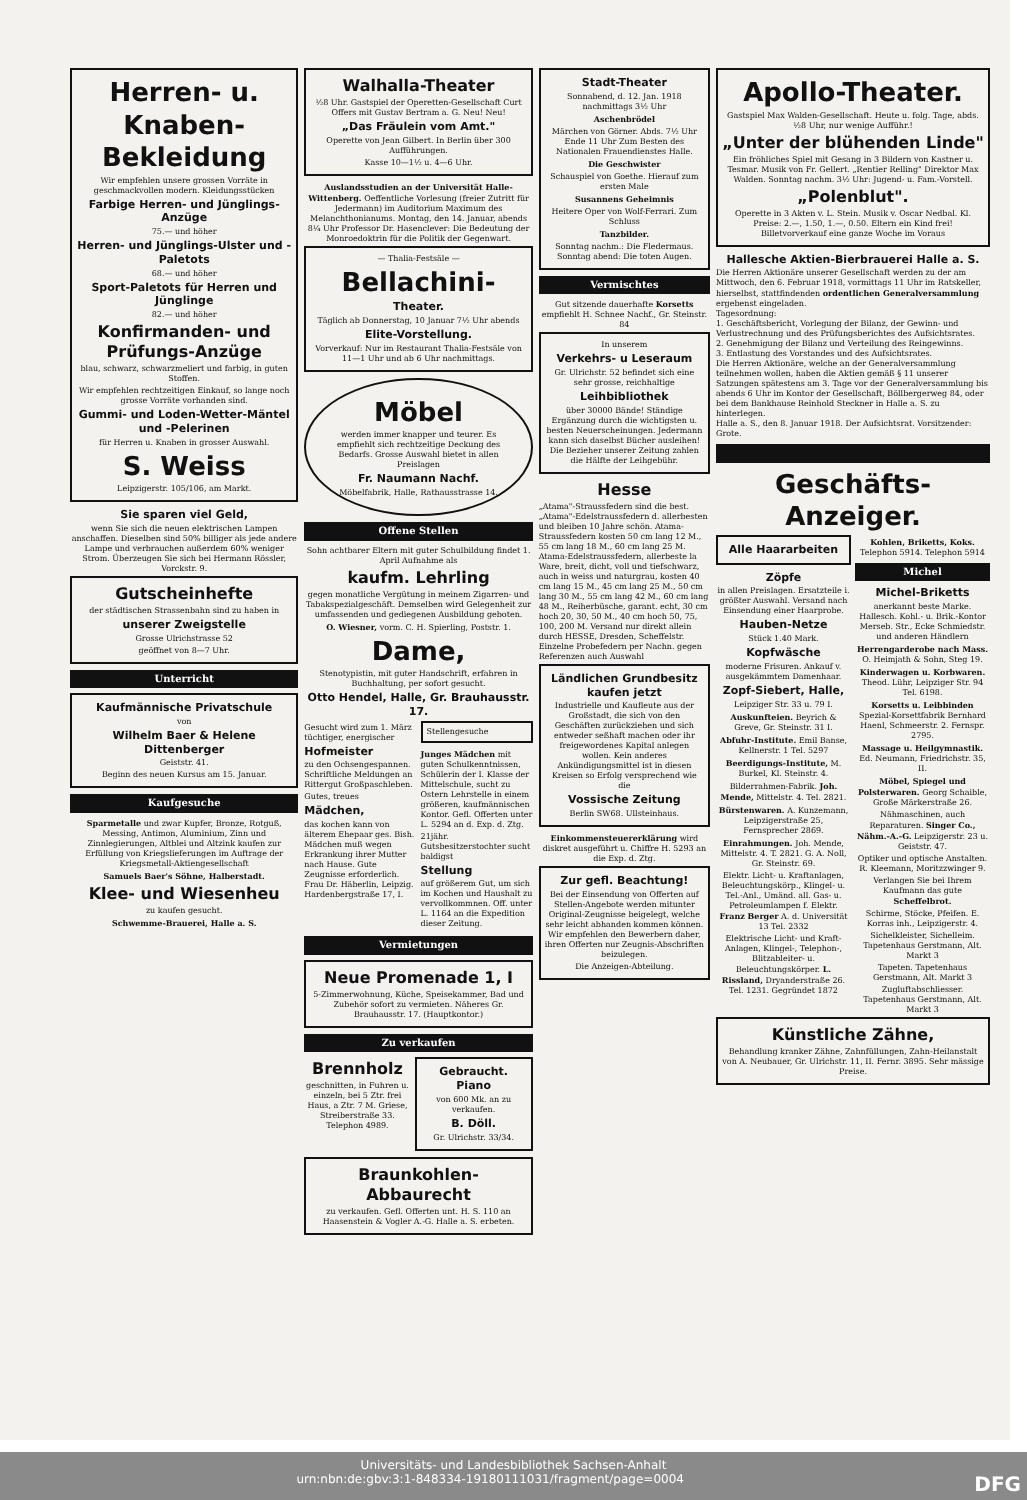Herren- u. Knaben-Bekleidung
Wir empfehlen unsere grossen Vorräte in geschmackvollen modern. Kleidungsstücken
Farbige Herren- und Jünglings-Anzüge
75.— und höher
Herren- und Jünglings-Ulster und -Paletots
68.— und höher
Sport-Paletots für Herren und Jünglinge
82.— und höher
Konfirmanden- und Prüfungs-Anzüge
blau, schwarz, schwarzmeliert und farbig, in guten Stoffen.
Wir empfehlen rechtzeitigen Einkauf, so lange noch grosse Vorräte vorhanden sind.
Gummi- und Loden-Wetter-Mäntel und -Pelerinen
für Herren u. Knaben in grosser Auswahl.
S. Weiss
Leipzigerstr. 105/106, am Markt.
Sie sparen viel Geld,
wenn Sie sich die neuen elektrischen Lampen anschaffen. Dieselben sind 50% billiger als jede andere Lampe und verbrauchen außerdem 60% weniger Strom. Überzeugen Sie sich bei Hermann Rössler, Vorckstr. 9.
Gutscheinhefte
der städtischen Strassenbahn sind zu haben in
unserer Zweigstelle
Grosse Ulrichstrasse 52
geöffnet von 8—7 Uhr.
Unterricht
Kaufmännische Privatschule
von
Wilhelm Baer & Helene Dittenberger
Geiststr. 41.
Beginn des neuen Kursus am 15. Januar.
Kaufgesuche
Sparmetalle und zwar Kupfer, Bronze, Rotguß, Messing, Antimon, Aluminium, Zinn und Zinnlegierungen, Altblei und Altzink kaufen zur Erfüllung von Kriegslieferungen im Auftrage der Kriegsmetall-Aktiengesellschaft
Samuels Baer's Söhne, Halberstadt.
Klee- und Wiesenheu
zu kaufen gesucht.
Schwemme-Brauerei, Halle a. S.
Walhalla-Theater
½8 Uhr. Gastspiel der Operetten-Gesellschaft Curt Offers mit Gustav Bertram a. G. Neu! Neu!
„Das Fräulein vom Amt."
Operette von Jean Gilbert. In Berlin über 300 Aufführungen.
Kasse 10—1½ u. 4—6 Uhr.
Auslandsstudien an der Universität Halle-Wittenberg. Oeffentliche Vorlesung (freier Zutritt für Jedermann) im Auditorium Maximum des Melanchthonianums. Montag, den 14. Januar, abends 8¼ Uhr Professor Dr. Hasenclever: Die Bedeutung der Monroedoktrin für die Politik der Gegenwart.
— Thalia-Festsäle —
Bellachini-
Theater.
Täglich ab Donnerstag, 10 Januar 7½ Uhr abends
Elite-Vorstellung.
Vorverkauf: Nur im Restaurant Thalia-Festsäle von 11—1 Uhr und ab 6 Uhr nachmittags.
Möbel
werden immer knapper und teurer. Es empfiehlt sich rechtzeitige Deckung des Bedarfs. Grosse Auswahl bietet in allen Preislagen
Fr. Naumann Nachf.
Möbelfabrik, Halle, Rathausstrasse 14.
Offene Stellen
Sohn achtbarer Eltern mit guter Schulbildung findet 1. April Aufnahme als
kaufm. Lehrling
gegen monatliche Vergütung in meinem Zigarren- und Tabakspezialgeschäft. Demselben wird Gelegenheit zur umfassenden und gediegenen Ausbildung geboten.
O. Wiesner, vorm. C. H. Spierling, Poststr. 1.
Dame,
Stenotypistin, mit guter Handschrift, erfahren in Buchhaltung, per sofort gesucht.
Otto Hendel, Halle, Gr. Brauhausstr. 17.
Gesucht wird zum 1. März tüchtiger, energischer
Hofmeister
zu den Ochsengespannen. Schriftliche Meldungen an Rittergut Großpaschleben.
Gutes, treues
Mädchen,
das kochen kann von älterem Ehepaar ges. Bish. Mädchen muß wegen Erkrankung ihrer Mutter nach Hause. Gute Zeugnisse erforderlich. Frau Dr. Häberlin, Leipzig. Hardenbergstraße 17, I.
Stellengesuche
Junges Mädchen mit guten Schulkenntnissen, Schülerin der I. Klasse der Mittelschule, sucht zu Ostern Lehrstelle in einem größeren, kaufmännischen Kontor. Gefl. Offerten unter L. 5294 an d. Exp. d. Ztg.
21jähr. Gutsbesitzerstochter sucht baldigst
Stellung
auf größerem Gut, um sich im Kochen und Haushalt zu vervollkommnen. Off. unter L. 1164 an die Expedition dieser Zeitung.
Vermietungen
Neue Promenade 1, I
5-Zimmerwohnung, Küche, Speisekammer, Bad und Zubehör sofort zu vermieten. Näheres Gr. Brauhausstr. 17. (Hauptkontor.)
Zu verkaufen
Brennholz
geschnitten, in Fuhren u. einzeln, bei 5 Ztr. frei Haus, a Ztr. 7 M. Griese, Streiberstraße 33. Telephon 4989.
Gebraucht. Piano
von 600 Mk. an zu verkaufen.
B. Döll.
Gr. Ulrichstr. 33/34.
Braunkohlen-Abbaurecht
zu verkaufen. Gefl. Offerten unt. H. S. 110 an Haasenstein & Vogler A.-G. Halle a. S. erbeten.
Stadt-Theater
Sonnabend, d. 12. Jan. 1918 nachmittags 3½ Uhr
Aschenbrödel
Märchen von Görner. Abds. 7½ Uhr Ende 11 Uhr Zum Besten des Nationalen Frauendienstes Halle.
Die Geschwister
Schauspiel von Goethe. Hierauf zum ersten Male
Susannens Geheimnis
Heitere Oper von Wolf-Ferrari. Zum Schluss
Tanzbilder.
Sonntag nachm.: Die Fledermaus. Sonntag abend: Die toten Augen.
Vermischtes
Gut sitzende dauerhafte Korsetts empfiehlt H. Schnee Nachf., Gr. Steinstr. 84
In unserem
Verkehrs- u Leseraum
Gr. Ulrichstr. 52 befindet sich eine sehr grosse, reichhaltige
Leihbibliothek
über 30000 Bände! Ständige Ergänzung durch die wichtigsten u. besten Neuerscheinungen. Jedermann kann sich daselbst Bücher ausleihen! Die Bezieher unserer Zeitung zahlen die Hälfte der Leihgebühr.
Hesse
„Atama"-Straussfedern sind die best. „Atama"-Edelstraussfedern d. allerbesten und bleiben 10 Jahre schön. Atama-Straussfedern kosten 50 cm lang 12 M., 55 cm lang 18 M., 60 cm lang 25 M. Atama-Edelstraussfedern, allerbeste la Ware, breit, dicht, voll und tiefschwarz, auch in weiss und naturgrau, kosten 40 cm lang 15 M., 45 cm lang 25 M., 50 cm lang 30 M., 55 cm lang 42 M., 60 cm lang 48 M., Reiherbüsche, garant. echt, 30 cm hoch 20, 30, 50 M., 40 cm hoch 50, 75, 100, 200 M. Versand nur direkt allein durch HESSE, Dresden, Scheffelstr. Einzelne Probefedern per Nachn. gegen Referenzen auch Auswahl
Ländlichen Grundbesitz kaufen jetzt
Industrielle und Kaufleute aus der Großstadt, die sich von den Geschäften zurückziehen und sich entweder seßhaft machen oder ihr freigewordenes Kapital anlegen wollen. Kein anderes Ankündigungsmittel ist in diesen Kreisen so Erfolg versprechend wie die
Vossische Zeitung
Berlin SW68. Ullsteinhaus.
Einkommensteuererklärung wird diskret ausgeführt u. Chiffre H. 5293 an die Exp. d. Ztg.
Zur gefl. Beachtung!
Bei der Einsendung von Offerten auf Stellen-Angebote werden mitunter Original-Zeugnisse beigelegt, welche sehr leicht abhanden kommen können. Wir empfehlen den Bewerbern daher, ihren Offerten nur Zeugnis-Abschriften beizulegen.
Die Anzeigen-Abteilung.
Apollo-Theater.
Gastspiel Max Walden-Gesellschaft. Heute u. folg. Tage, abds. ½8 Uhr, nur wenige Aufführ.!
„Unter der blühenden Linde"
Ein fröhliches Spiel mit Gesang in 3 Bildern von Kastner u. Tesmar. Musik von Fr. Gellert. „Rentier Relling" Direktor Max Walden. Sonntag nachm. 3½ Uhr: Jugend- u. Fam.-Vorstell.
„Polenblut".
Operette in 3 Akten v. L. Stein. Musik v. Oscar Nedbal. Kl. Preise: 2.—, 1.50, 1.—, 0.50. Eltern ein Kind frei! Billetvorverkauf eine ganze Woche im Voraus
Hallesche Aktien-Bierbrauerei Halle a. S.
Die Herren Aktionäre unserer Gesellschaft werden zu der am Mittwoch, den 6. Februar 1918, vormittags 11 Uhr im Ratskeller, hierselbst, stattfindenden ordentlichen Generalversammlung ergebenst eingeladen.
Tagesordnung:
1. Geschäftsbericht, Vorlegung der Bilanz, der Gewinn- und Verlustrechnung und des Prüfungsberichtes des Aufsichtsrates.
2. Genehmigung der Bilanz und Verteilung des Reingewinns.
3. Entlastung des Vorstandes und des Aufsichtsrates.
Die Herren Aktionäre, welche an der Generalversammlung teilnehmen wollen, haben die Aktien gemäß § 11 unserer Satzungen spätestens am 3. Tage vor der Generalversammlung bis abends 6 Uhr im Kontor der Gesellschaft, Böllbergerweg 84, oder bei dem Bankhause Reinhold Steckner in Halle a. S. zu hinterlegen.
Halle a. S., den 8. Januar 1918. Der Aufsichtsrat. Vorsitzender: Grote.
Geschäfts-Anzeiger.
Alle Haararbeiten
Zöpfe
in allen Preislagen. Ersatzteile i. größter Auswahl. Versand nach Einsendung einer Haarprobe.
Hauben-Netze
Stück 1.40 Mark.
Kopfwäsche
moderne Frisuren. Ankauf v. ausgekämmtem Damenhaar.
Zopf-Siebert, Halle,
Leipziger Str. 33 u. 79 I.
Auskunfteien. Beyrich & Greve, Gr. Steinstr. 31 I.
Abfuhr-Institute. Emil Banse, Kellnerstr. 1 Tel. 5297
Beerdigungs-Institute, M. Burkel, Kl. Steinstr. 4.
Bilderrahmen-Fabrik. Joh. Mende, Mittelstr. 4. Tel. 2821.
Bürstenwaren. A. Kunzemann, Leipzigerstraße 25, Fernsprecher 2869.
Einrahmungen. Joh. Mende, Mittelstr. 4. T. 2821. G. A. Noll, Gr. Steinstr. 69.
Elektr. Licht- u. Kraftanlagen, Beleuchtungskörp., Klingel- u. Tel.-Anl., Umänd. all. Gas- u. Petroleumlampen f. Elektr. Franz Berger A. d. Universität 13 Tel. 2332
Elektrische Licht- und Kraft-Anlagen, Klingel-, Telephon-, Blitzableiter- u. Beleuchtungskörper. L. Rissland, Dryanderstraße 26. Tel. 1231. Gegründet 1872
Kohlen, Briketts, Koks. Telephon 5914. Telephon 5914
Michel
Michel-Briketts
anerkannt beste Marke. Hallesch. Kohl.- u. Brik.-Kontor Merseb. Str., Ecke Schmiedstr. und anderen Händlern
Herrengarderobe nach Mass. O. Heimjath & Sohn, Steg 19.
Kinderwagen u. Korbwaren. Theod. Lühr, Leipziger Str. 94 Tel. 6198.
Korsetts u. Leibbinden Spezial-Korsettfabrik Bernhard Haenl, Schmeerstr. 2. Fernspr. 2795.
Massage u. Heilgymnastik. Ed. Neumann, Friedrichstr. 35, II.
Möbel, Spiegel und Polsterwaren. Georg Schaible, Große Märkerstraße 26.
Nähmaschinen, auch Reparaturen. Singer Co., Nähm.-A.-G. Leipzigerstr. 23 u. Geiststr. 47.
Optiker und optische Anstalten. R. Kleemann, Moritzzwinger 9.
Verlangen Sie bei Ihrem Kaufmann das gute Scheffelbrot.
Schirme, Stöcke, Pfeifen. E. Korras inh., Leipzigerstr. 4.
Sichelkleister, Sichelleim. Tapetenhaus Gerstmann, Alt. Markt 3
Tapeten. Tapetenhaus Gerstmann, Alt. Markt 3
Zugluftabschliesser. Tapetenhaus Gerstmann, Alt. Markt 3
Künstliche Zähne,
Behandlung kranker Zähne, Zahnfüllungen, Zahn-Heilanstalt von A. Neubauer, Gr. Ulrichstr. 11, II. Fernr. 3895. Sehr mässige Preise.
Universitäts- und Landesbibliothek Sachsen-Anhalt
urn:nbn:de:gbv:3:1-848334-19180111031/fragment/page=0004 DFG